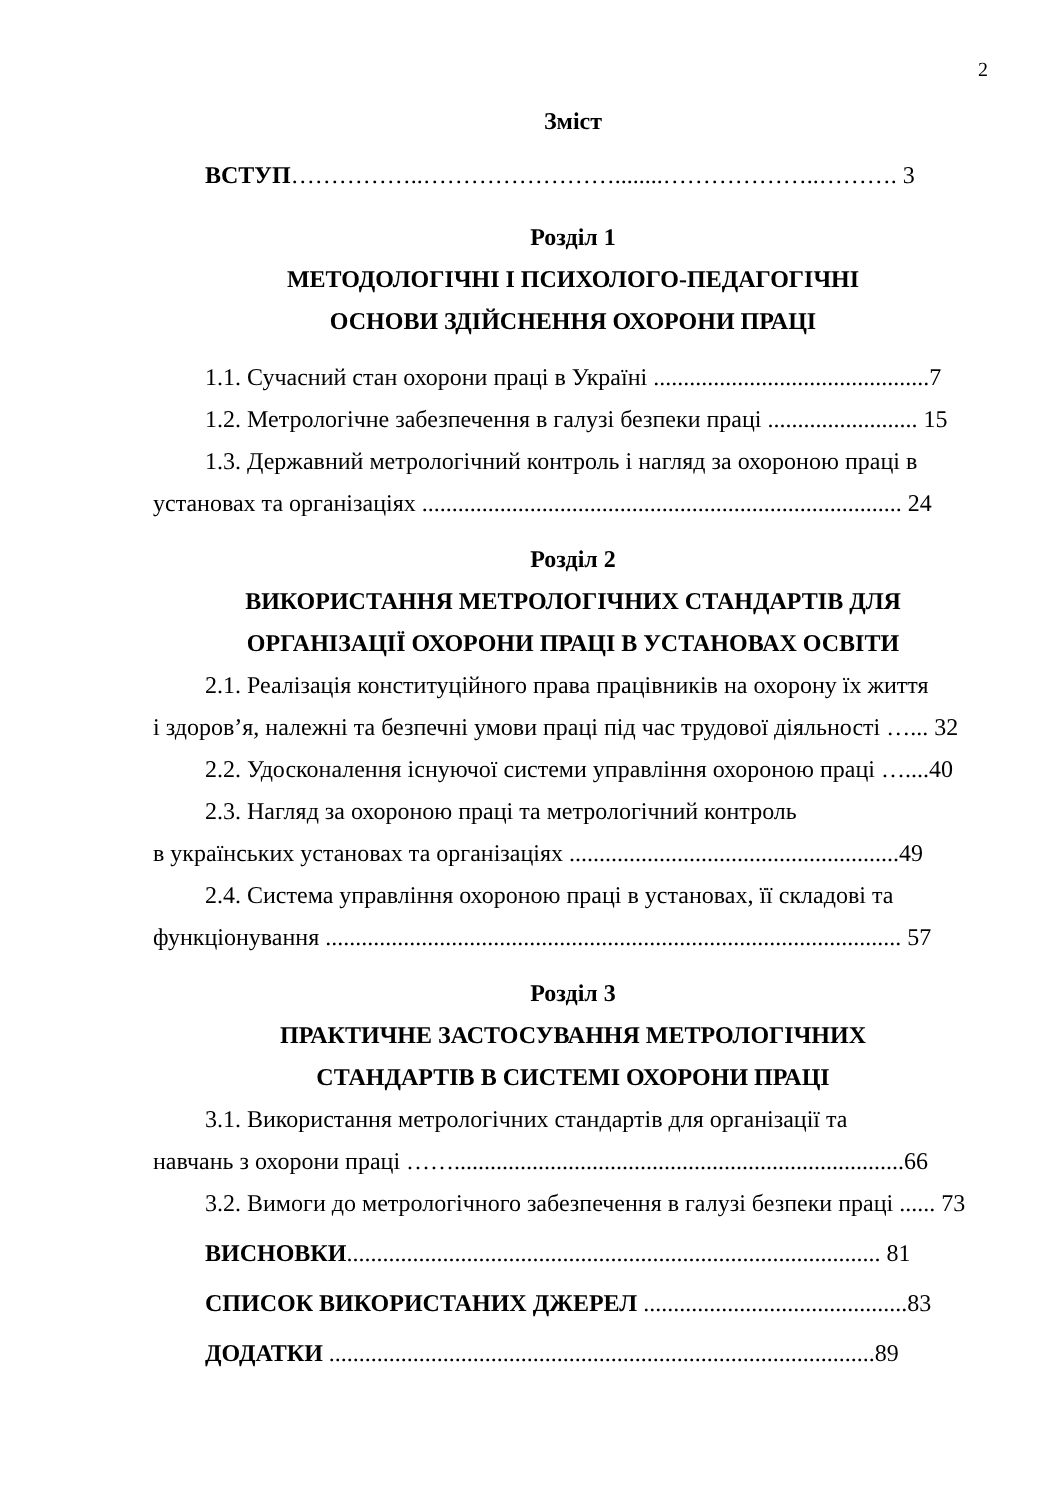2
Зміст
ВСТУП……………..……………………........………………..………. 3
Розділ 1
МЕТОДОЛОГІЧНІ І ПСИХОЛОГО-ПЕДАГОГІЧНІ
ОСНОВИ ЗДІЙСНЕННЯ ОХОРОНИ ПРАЦІ
1.1. Сучасний стан охорони праці в Україні ..............................................7
1.2. Метрологічне забезпечення в галузі безпеки праці ......................... 15
1.3. Державний метрологічний контроль і нагляд за охороною праці в
установах та організаціях ................................................................................ 24
Розділ 2
ВИКОРИСТАННЯ МЕТРОЛОГІЧНИХ СТАНДАРТІВ ДЛЯ
ОРГАНІЗАЦІЇ ОХОРОНИ ПРАЦІ В УСТАНОВАХ ОСВІТИ
2.1. Реалізація конституційного права працівників на охорону їх життя
і здоров’я, належні та безпечні умови праці під час трудової діяльності …... 32
2.2. Удосконалення існуючої системи управління охороною праці …....40
2.3. Нагляд за охороною праці та метрологічний контроль
в українських установах та організаціях .......................................................49
2.4. Система управління охороною праці в установах, її складові та
функціонування ................................................................................................ 57
Розділ 3
ПРАКТИЧНЕ ЗАСТОСУВАННЯ МЕТРОЛОГІЧНИХ
СТАНДАРТІВ В СИСТЕМІ ОХОРОНИ ПРАЦІ
3.1. Використання метрологічних стандартів для організації та
навчань з охорони праці ……...........................................................................66
3.2. Вимоги до метрологічного забезпечення в галузі безпеки праці ...... 73
ВИСНОВКИ......................................................................................... 81
СПИСОК ВИКОРИСТАНИХ ДЖЕРЕЛ ............................................83
ДОДАТКИ ...........................................................................................89